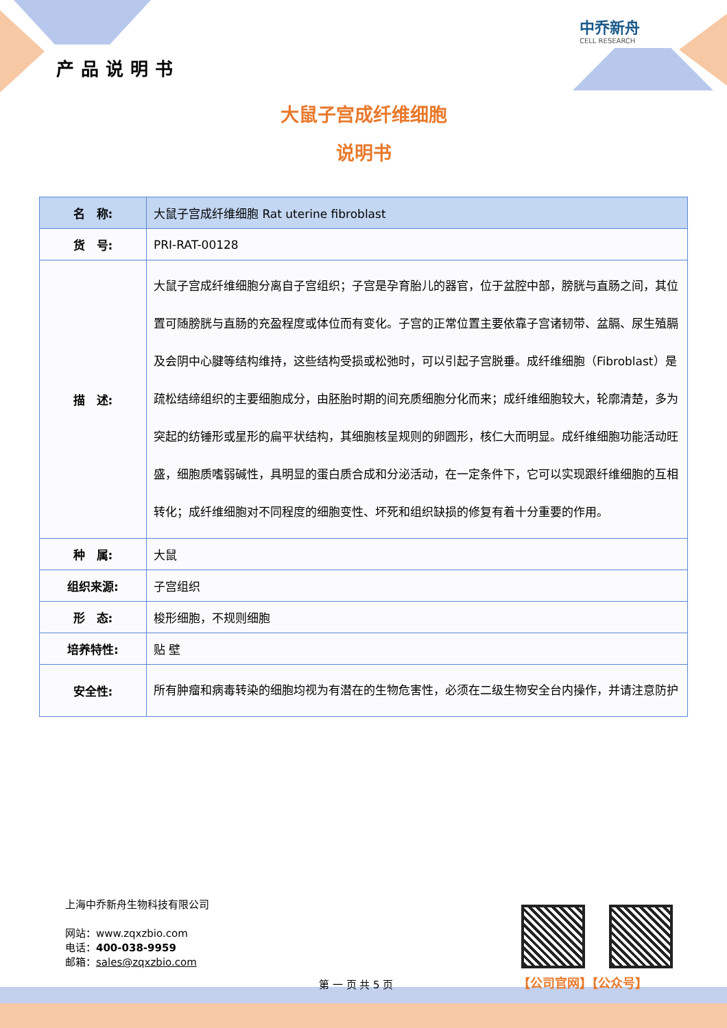中乔新舟
CELL RESEARCH
产品说明书
大鼠子宫成纤维细胞
说明书
| 名 称: | 大鼠子宫成纤维细胞 Rat uterine fibroblast |
| 货 号: | PRI-RAT-00128 |
| 描 述: | 大鼠子宫成纤维细胞分离自子宫组织；子宫是孕育胎儿的器官，位于盆腔中部，膀胱与直肠之间，其位置可随膀胱与直肠的充盈程度或体位而有变化。子宫的正常位置主要依靠子宫诸韧带、盆膈、尿生殖膈及会阴中心腱等结构维持，这些结构受损或松弛时，可以引起子宫脱垂。成纤维细胞（Fibroblast）是疏松结缔组织的主要细胞成分，由胚胎时期的间充质细胞分化而来；成纤维细胞较大，轮廓清楚，多为突起的纺锤形或星形的扁平状结构，其细胞核呈规则的卵圆形，核仁大而明显。成纤维细胞功能活动旺盛，细胞质嗜弱碱性，具明显的蛋白质合成和分泌活动，在一定条件下，它可以实现跟纤维细胞的互相转化；成纤维细胞对不同程度的细胞变性、坏死和组织缺损的修复有着十分重要的作用。 |
| 种 属: | 大鼠 |
| 组织来源: | 子宫组织 |
| 形 态: | 梭形细胞，不规则细胞 |
| 培养特性: | 贴 壁 |
| 安全性: | 所有肿瘤和病毒转染的细胞均视为有潜在的生物危害性，必须在二级生物安全台内操作，并请注意防护 |
上海中乔新舟生物科技有限公司
网站：www.zqxzbio.com
电话：400-038-9959
邮箱：sales@zqxzbio.com
【公司官网】【公众号】
第 一 页 共 5 页